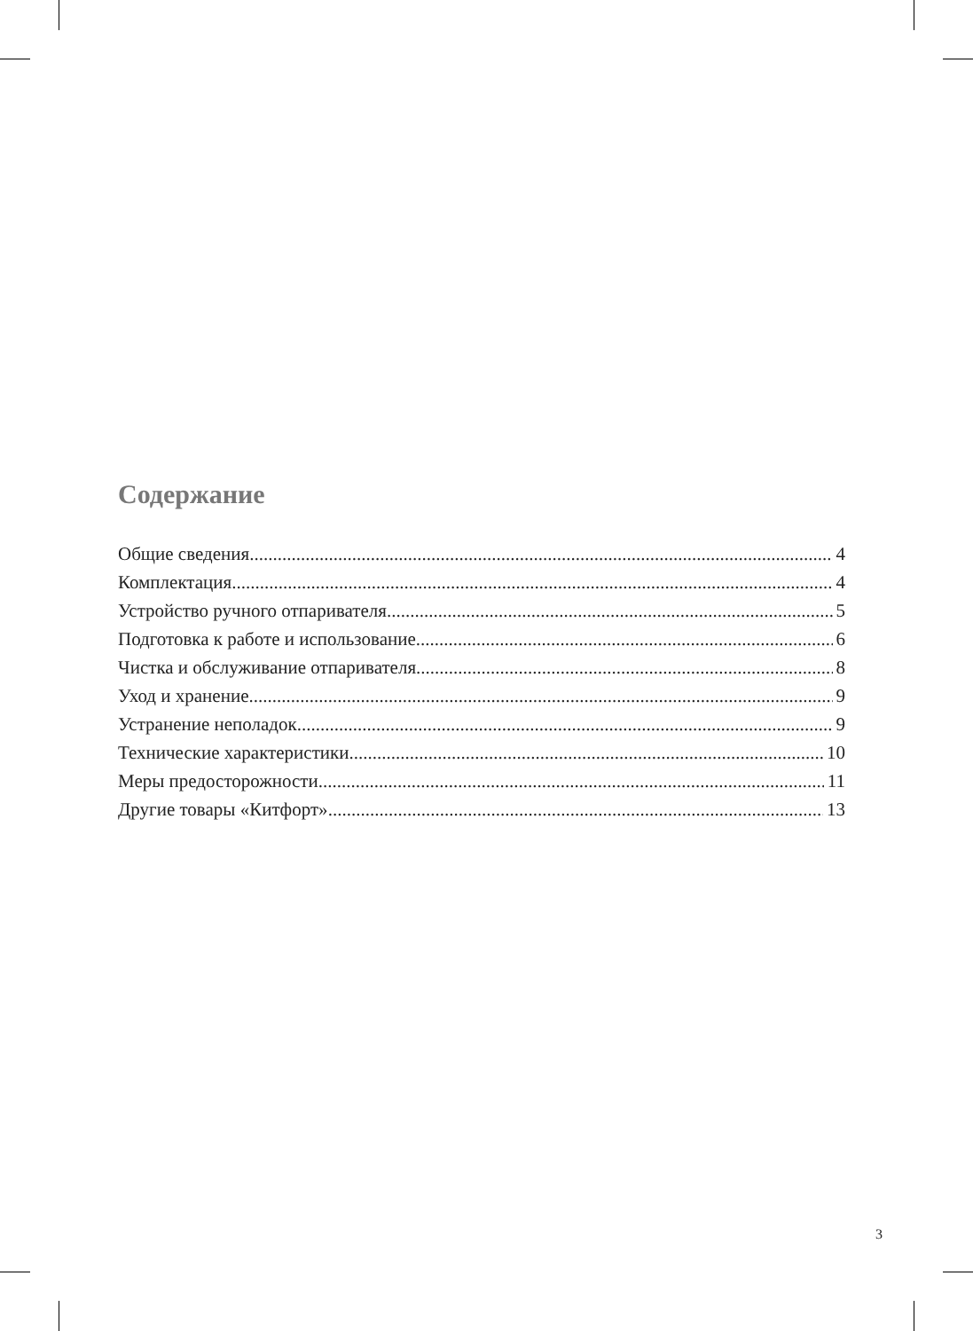Содержание
Общие сведения 4
Комплектация 4
Устройство ручного отпаривателя 5
Подготовка к работе и использование 6
Чистка и обслуживание отпаривателя 8
Уход и хранение 9
Устранение неполадок 9
Технические характеристики 10
Меры предосторожности 11
Другие товары «Китфорт» 13
3